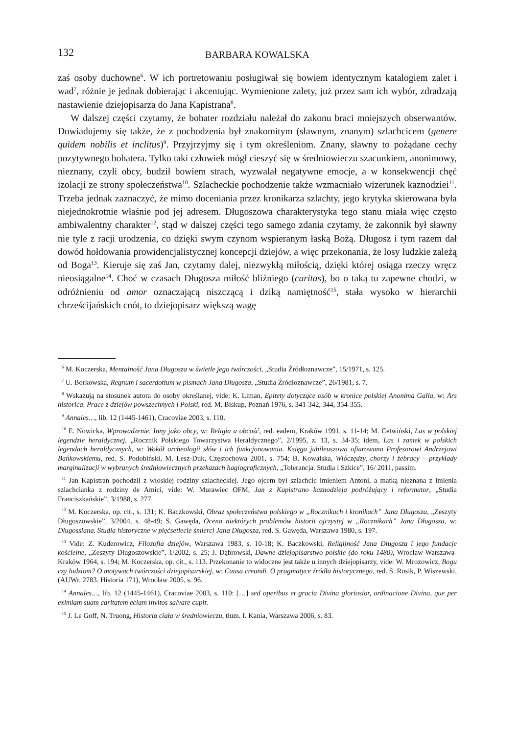132 BARBARA KOWALSKA
zaś osoby duchowne<sup>6</sup>. W ich portretowaniu posługiwał się bowiem identycznym katalogiem zalet i wad<sup>7</sup>, różnie je jednak dobierając i akcentując. Wymienione zalety, już przez sam ich wybór, zdradzają nastawienie dziejopisarza do Jana Kapistrana<sup>8</sup>.
W dalszej części czytamy, że bohater rozdziału należał do zakonu braci mniejszych obserwantów. Dowiadujemy się także, że z pochodzenia był znakomitym (sławnym, znanym) szlachcicem (genere quidem nobilis et inclitus)<sup>9</sup>. Przyjrzyjmy się i tym określeniom. Znany, sławny to pożądane cechy pozytywnego bohatera. Tylko taki człowiek mógł cieszyć się w średniowieczu szacunkiem, anonimowy, nieznany, czyli obcy, budził bowiem strach, wyzwalał negatywne emocje, a w konsekwencji chęć izolacji ze strony społeczeństwa<sup>10</sup>. Szlacheckie pochodzenie także wzmacniało wizerunek kaznodziei<sup>11</sup>. Trzeba jednak zaznaczyć, że mimo doceniania przez kronikarza szlachty, jego krytyka skierowana była niejednokrotnie właśnie pod jej adresem. Długoszowa charakterystyka tego stanu miała więc często ambiwalentny charakter<sup>12</sup>, stąd w dalszej części tego samego zdania czytamy, że zakonnik był sławny nie tyle z racji urodzenia, co dzięki swym czynom wspieranym łaską Bożą. Długosz i tym razem dał dowód hołdowania prowidencjalistycznej koncepcji dziejów, a więc przekonania, że losy ludzkie zależą od Boga<sup>13</sup>. Kieruje się zaś Jan, czytamy dalej, niezwykłą miłością, dzięki której osiąga rzeczy wręcz nieosiągalne<sup>14</sup>. Choć w czasach Długosza miłość bliźniego (caritas), bo o taką tu zapewne chodzi, w odróżnieniu od amor oznaczającą niszczącą i dziką namiętność<sup>15</sup>, stała wysoko w hierarchii chrześcijańskich cnót, to dziejopisarz większą wagę
<sup>6</sup> M. Koczerska, Mentalność Jana Długosza w świetle jego twórczości, „Studia Źródłoznawcze”, 15/1971, s. 125.
<sup>7</sup> U. Borkowska, Regnum i sacerdotium w pismach Jana Długosza, „Studia Źródłoznawcze”, 26/1981, s. 7.
<sup>8</sup> Wskazują na stosunek autora do osoby określanej, vide: K. Liman, Epitety dotyczące osób w kronice polskiej Anonima Galla, w: Ars historica. Prace z dziejów powszechnych i Polski, red. M. Biskup, Poznań 1976, s. 341-342, 344, 354-355.
<sup>9</sup> Annales…, lib. 12 (1445-1461), Cracoviae 2003, s. 110.
<sup>10</sup> E. Nowicka, Wprowadzenie. Inny jako obcy, w: Religia a obcość, red. eadem, Kraków 1991, s. 11-14; M. Cetwiński, Las w polskiej legendzie heraldycznej, „Rocznik Polskiego Towarzystwa Heraldycznego”, 2/1995, z. 13, s. 34-35; idem, Las i zamek w polskich legendach heraldycznych, w: Wokół archeologii słów i ich funkcjonowania. Księga jubileuszowa ofiarowana Profesorowi Andrzejowi Bańkowskiemu, red. S. Podobiński, M. Lesz-Duk, Częstochowa 2001, s. 754; B. Kowalska, Włóczędzy, chorzy i żebracy – przykłady marginalizacji w wybranych średniowiecznych przekazach hagiograficznych, „Tolerancja. Studia i Szkice”, 16/ 2011, passim.
<sup>11</sup> Jan Kapistran pochodził z włoskiej rodziny szlacheckiej. Jego ojcem był szlachcic imieniem Antoni, a matką nieznana z imienia szlachcianka z rodziny de Amici, vide: W. Murawiec OFM, Jan z Kapistrano kaznodzieja podróżujący i reformator, „Studia Franciszkańskie”, 3/1988, s. 277.
<sup>12</sup> M. Koczerska, op. cit., s. 131; K. Baczkowski, Obraz społeczeństwa polskiego w „Rocznikach i kronikach” Jana Długosza, „Zeszyty Długoszowskie”, 3/2004, s. 48-49; S. Gawęda, Ocena niektórych problemów historii ojczystej w „Rocznikach” Jana Długosza, w: Dlugossiana. Studia historyczne w pięćsetlecie śmierci Jana Długosza, red. S. Gawęda, Warszawa 1980, s. 197.
<sup>13</sup> Vide: Z. Kuderowicz, Filozofia dziejów, Warszawa 1983, s. 10-18; K. Baczkowski, Religijność Jana Długosza i jego fundacje kościelne, „Zeszyty Długoszowskie”, 1/2002, s. 25; J. Dąbrowski, Dawne dziejopisarstwo polskie (do roku 1480), Wrocław-Warszawa-Kraków 1964, s. 194; M. Koczerska, op. cit., s. 113. Przekonanie to widoczne jest także u innych dziejopisarzy, vide: W. Mrozowicz, Bogu czy ludziom? O motywach twórczości dziejopisarskiej, w: Causa creandi. O pragmatyce źródła historycznego, red. S. Rosik, P. Wiszewski, (AUWr. 2783. Historia 171), Wrocław 2005, s. 96.
<sup>14</sup> Annales…, lib. 12 (1445-1461), Cracoviae 2003, s. 110: […] sed operibus et gracia Divina gloriosior, ordinacione Divina, que per eximiam suam caritatem eciam invitos salvare cupit.
<sup>15</sup> J. Le Goff, N. Truong, Historia ciała w średniowieczu, tłum. I. Kania, Warszawa 2006, s. 83.